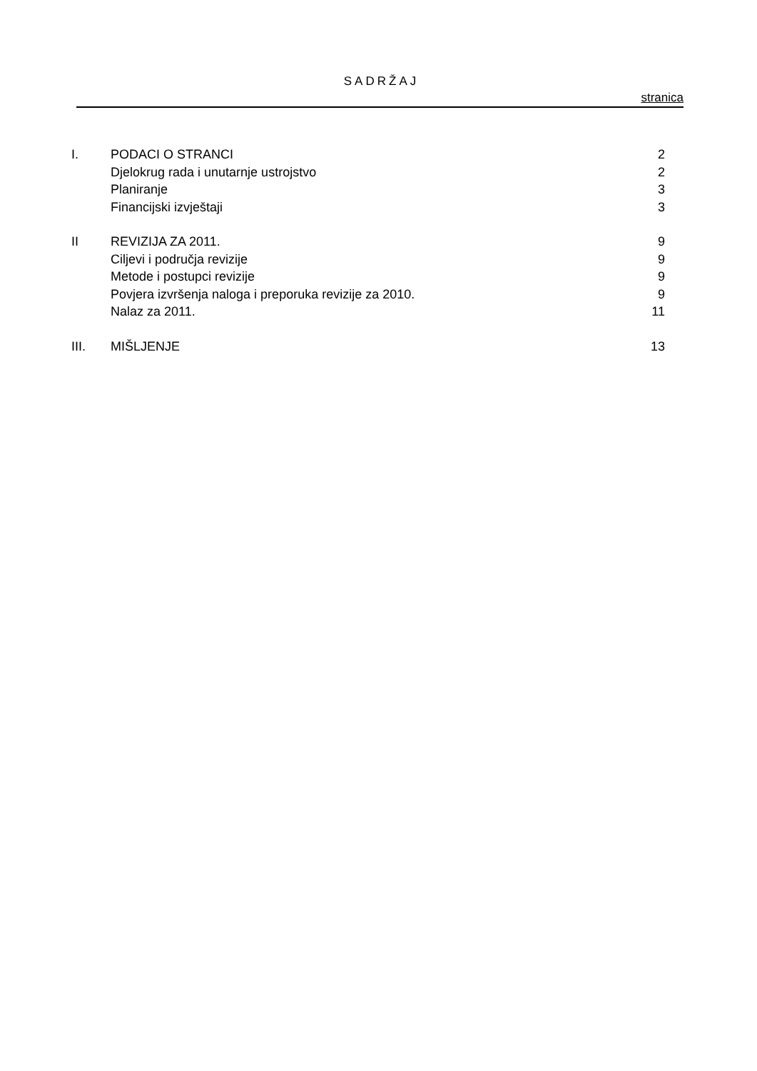SADRŽAJ
stranica
| I. | PODACI O STRANCI | 2 |
| | Djelokrug rada i unutarnje ustrojstvo | 2 |
| | Planiranje | 3 |
| | Financijski izvještaji | 3 |
| II | REVIZIJA ZA 2011. | 9 |
| | Ciljevi i područja revizije | 9 |
| | Metode i postupci revizije | 9 |
| | Povjera izvršenja naloga i preporuka revizije za 2010. | 9 |
| | Nalaz za 2011. | 11 |
| III. | MIŠLJENJE | 13 |